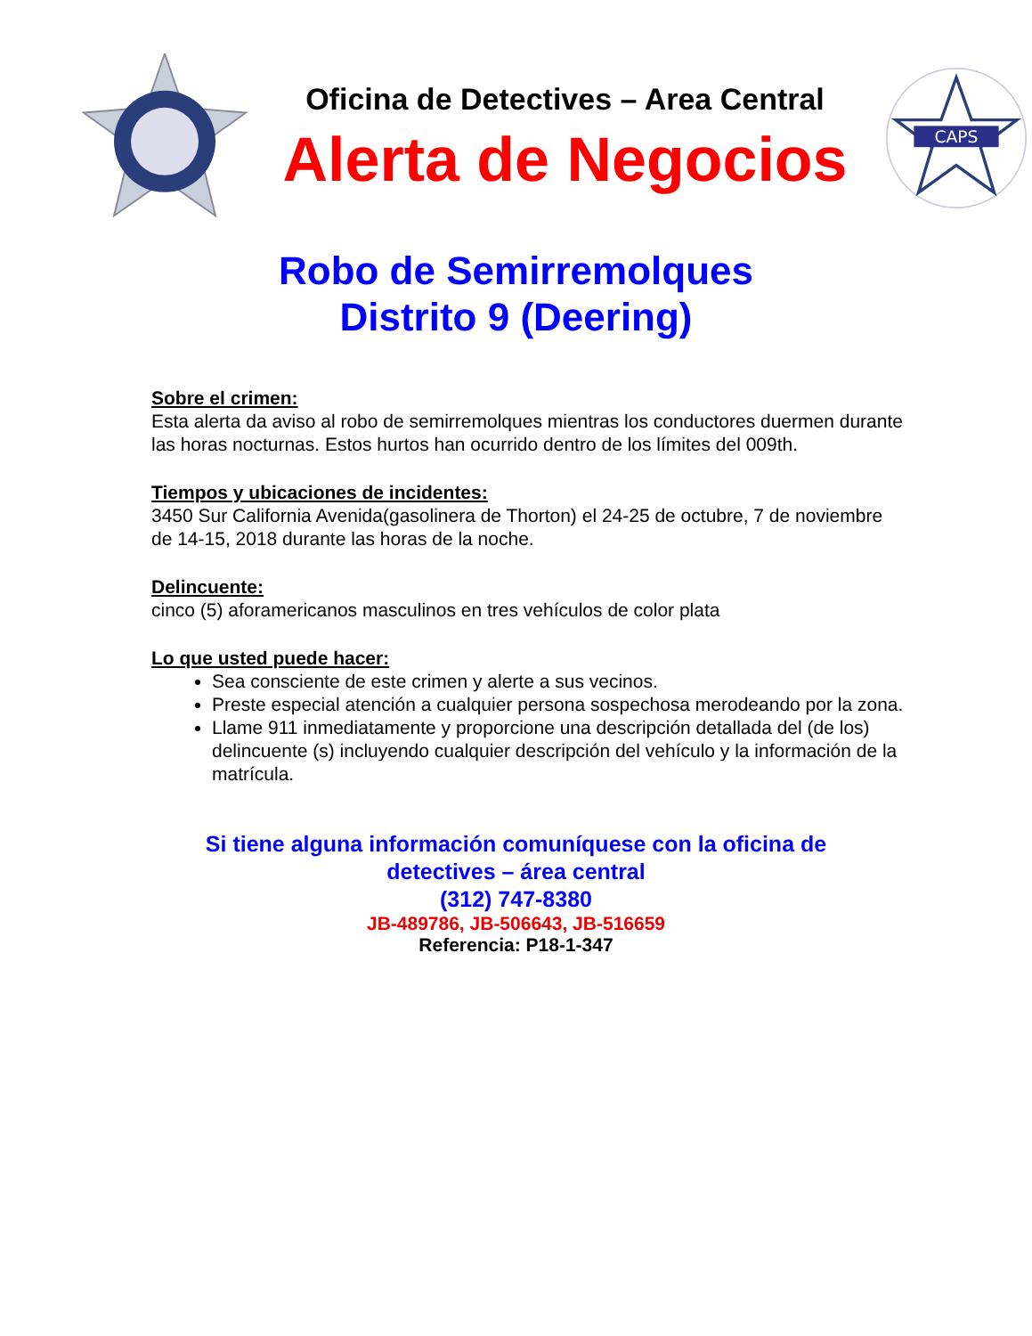Oficina de Detectives – Area Central
Alerta de Negocios
CAPS
Robo de Semirremolques
Distrito 9 (Deering)
Sobre el crimen:
Esta alerta da aviso al robo de semirremolques mientras los conductores duermen durante las horas nocturnas. Estos hurtos han ocurrido dentro de los límites del 009th.
Tiempos y ubicaciones de incidentes:
3450 Sur California Avenida(gasolinera de Thorton) el 24-25 de octubre, 7 de noviembre de 14-15, 2018 durante las horas de la noche.
Delincuente:
cinco (5) aforamericanos masculinos en tres vehículos de color plata
Lo que usted puede hacer:
Sea consciente de este crimen y alerte a sus vecinos.
Preste especial atención a cualquier persona sospechosa merodeando por la zona.
Llame 911 inmediatamente y proporcione una descripción detallada del (de los) delincuente (s) incluyendo cualquier descripción del vehículo y la información de la matrícula.
Si tiene alguna información comuníquese con la oficina de
detectives – área central
(312) 747-8380
JB-489786, JB-506643, JB-516659
Referencia: P18-1-347